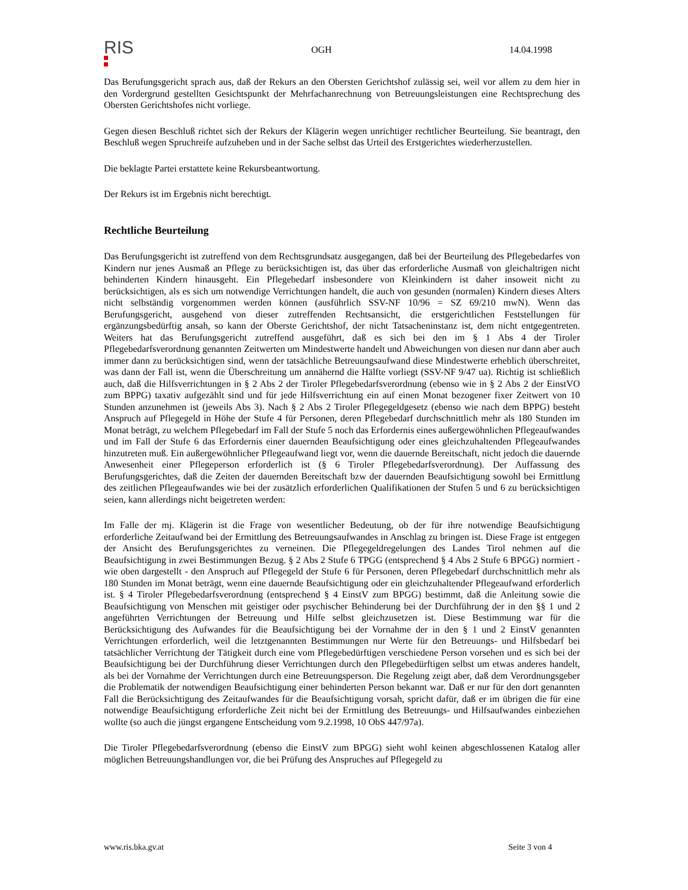RIS
OGH 14.04.1998
Das Berufungsgericht sprach aus, daß der Rekurs an den Obersten Gerichtshof zulässig sei, weil vor allem zu dem hier in den Vordergrund gestellten Gesichtspunkt der Mehrfachanrechnung von Betreuungsleistungen eine Rechtsprechung des Obersten Gerichtshofes nicht vorliege.
Gegen diesen Beschluß richtet sich der Rekurs der Klägerin wegen unrichtiger rechtlicher Beurteilung. Sie beantragt, den Beschluß wegen Spruchreife aufzuheben und in der Sache selbst das Urteil des Erstgerichtes wiederherzustellen.
Die beklagte Partei erstattete keine Rekursbeantwortung.
Der Rekurs ist im Ergebnis nicht berechtigt.
Rechtliche Beurteilung
Das Berufungsgericht ist zutreffend von dem Rechtsgrundsatz ausgegangen, daß bei der Beurteilung des Pflegebedarfes von Kindern nur jenes Ausmaß an Pflege zu berücksichtigen ist, das über das erforderliche Ausmaß von gleichaltrigen nicht behinderten Kindern hinausgeht. Ein Pflegebedarf insbesondere von Kleinkindern ist daher insoweit nicht zu berücksichtigen, als es sich um notwendige Verrichtungen handelt, die auch von gesunden (normalen) Kindern dieses Alters nicht selbständig vorgenommen werden können (ausführlich SSV-NF 10/96 = SZ 69/210 mwN). Wenn das Berufungsgericht, ausgehend von dieser zutreffenden Rechtsansicht, die erstgerichtlichen Feststellungen für ergänzungsbedürftig ansah, so kann der Oberste Gerichtshof, der nicht Tatsacheninstanz ist, dem nicht entgegentreten. Weiters hat das Berufungsgericht zutreffend ausgeführt, daß es sich bei den im § 1 Abs 4 der Tiroler Pflegebedarfsverordnung genannten Zeitwerten um Mindestwerte handelt und Abweichungen von diesen nur dann aber auch immer dann zu berücksichtigen sind, wenn der tatsächliche Betreuungsaufwand diese Mindestwerte erheblich überschreitet, was dann der Fall ist, wenn die Überschreitung um annähernd die Hälfte vorliegt (SSV-NF 9/47 ua). Richtig ist schließlich auch, daß die Hilfsverrichtungen in § 2 Abs 2 der Tiroler Pflegebedarfsverordnung (ebenso wie in § 2 Abs 2 der EinstVO zum BPPG) taxativ aufgezählt sind und für jede Hilfsverrichtung ein auf einen Monat bezogener fixer Zeitwert von 10 Stunden anzunehmen ist (jeweils Abs 3). Nach § 2 Abs 2 Tiroler Pflegegeldgesetz (ebenso wie nach dem BPPG) besteht Anspruch auf Pflegegeld in Höhe der Stufe 4 für Personen, deren Pflegebedarf durchschnittlich mehr als 180 Stunden im Monat beträgt, zu welchem Pflegebedarf im Fall der Stufe 5 noch das Erfordernis eines außergewöhnlichen Pflegeaufwandes und im Fall der Stufe 6 das Erfordernis einer dauernden Beaufsichtigung oder eines gleichzuhaltenden Pflegeaufwandes hinzutreten muß. Ein außergewöhnlicher Pflegeaufwand liegt vor, wenn die dauernde Bereitschaft, nicht jedoch die dauernde Anwesenheit einer Pflegeperson erforderlich ist (§ 6 Tiroler Pflegebedarfsverordnung). Der Auffassung des Berufungsgerichtes, daß die Zeiten der dauernden Bereitschaft bzw der dauernden Beaufsichtigung sowohl bei Ermittlung des zeitlichen Pflegeaufwandes wie bei der zusätzlich erforderlichen Qualifikationen der Stufen 5 und 6 zu berücksichtigen seien, kann allerdings nicht beigetreten werden:
Im Falle der mj. Klägerin ist die Frage von wesentlicher Bedeutung, ob der für ihre notwendige Beaufsichtigung erforderliche Zeitaufwand bei der Ermittlung des Betreuungsaufwandes in Anschlag zu bringen ist. Diese Frage ist entgegen der Ansicht des Berufungsgerichtes zu verneinen. Die Pflegegeldregelungen des Landes Tirol nehmen auf die Beaufsichtigung in zwei Bestimmungen Bezug. § 2 Abs 2 Stufe 6 TPGG (entsprechend § 4 Abs 2 Stufe 6 BPGG) normiert - wie oben dargestellt - den Anspruch auf Pflegegeld der Stufe 6 für Personen, deren Pflegebedarf durchschnittlich mehr als 180 Stunden im Monat beträgt, wenn eine dauernde Beaufsichtigung oder ein gleichzuhaltender Pflegeaufwand erforderlich ist. § 4 Tiroler Pflegebedarfsverordnung (entsprechend § 4 EinstV zum BPGG) bestimmt, daß die Anleitung sowie die Beaufsichtigung von Menschen mit geistiger oder psychischer Behinderung bei der Durchführung der in den §§ 1 und 2 angeführten Verrichtungen der Betreuung und Hilfe selbst gleichzusetzen ist. Diese Bestimmung war für die Berücksichtigung des Aufwandes für die Beaufsichtigung bei der Vornahme der in den § 1 und 2 EinstV genannten Verrichtungen erforderlich, weil die letztgenannten Bestimmungen nur Werte für den Betreuungs- und Hilfsbedarf bei tatsächlicher Verrichtung der Tätigkeit durch eine vom Pflegebedürftigen verschiedene Person vorsehen und es sich bei der Beaufsichtigung bei der Durchführung dieser Verrichtungen durch den Pflegebedürftigen selbst um etwas anderes handelt, als bei der Vornahme der Verrichtungen durch eine Betreuungsperson. Die Regelung zeigt aber, daß dem Verordnungsgeber die Problematik der notwendigen Beaufsichtigung einer behinderten Person bekannt war. Daß er nur für den dort genannten Fall die Berücksichtigung des Zeitaufwandes für die Beaufsichtigung vorsah, spricht dafür, daß er im übrigen die für eine notwendige Beaufsichtigung erforderliche Zeit nicht bei der Ermittlung des Betreuungs- und Hilfsaufwandes einbeziehen wollte (so auch die jüngst ergangene Entscheidung vom 9.2.1998, 10 ObS 447/97a).
Die Tiroler Pflegebedarfsverordnung (ebenso die EinstV zum BPGG) sieht wohl keinen abgeschlossenen Katalog aller möglichen Betreuungshandlungen vor, die bei Prüfung des Anspruches auf Pflegegeld zu
www.ris.bka.gv.at Seite 3 von 4